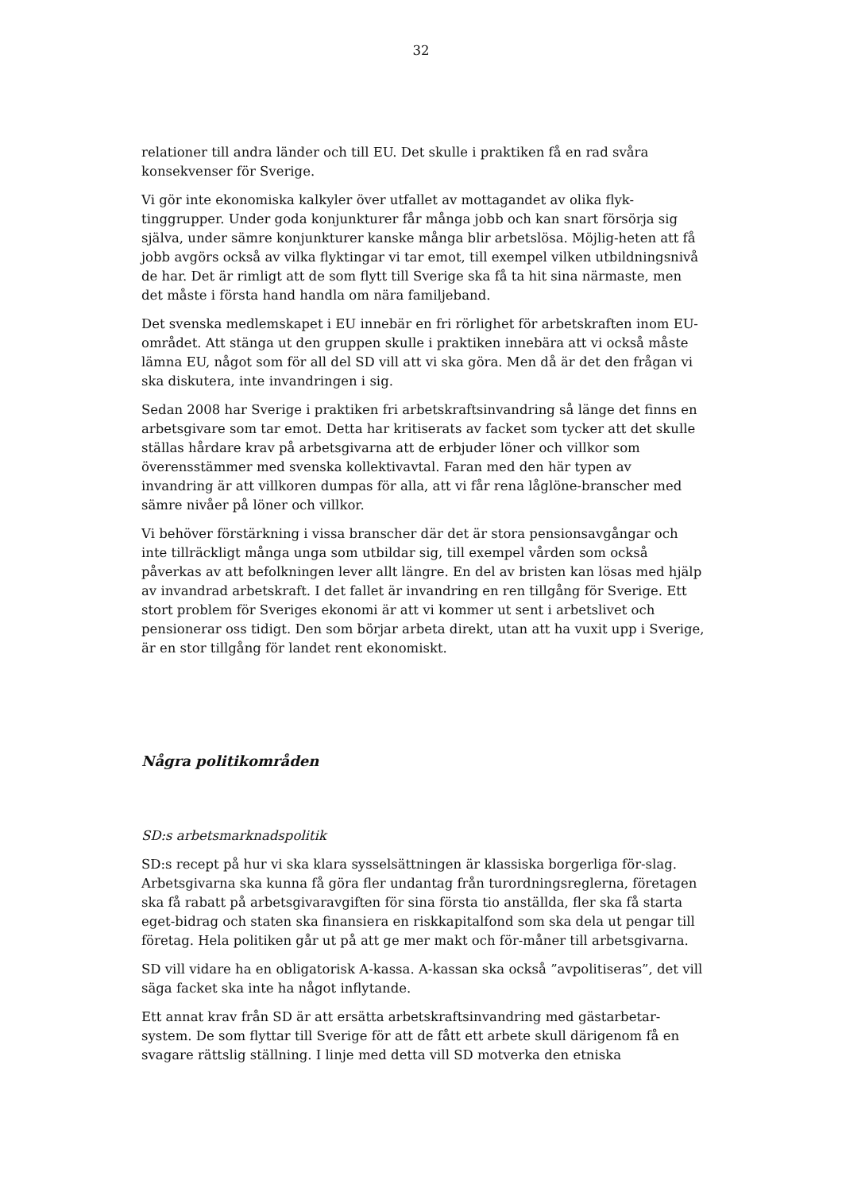32
relationer till andra länder och till EU. Det skulle i praktiken få en rad svåra konsekvenser för Sverige.
Vi gör inte ekonomiska kalkyler över utfallet av mottagandet av olika flyk-tinggrupper. Under goda konjunkturer får många jobb och kan snart försörja sig själva, under sämre konjunkturer kanske många blir arbetslösa. Möjlig-heten att få jobb avgörs också av vilka flyktingar vi tar emot, till exempel vilken utbildningsnivå de har. Det är rimligt att de som flytt till Sverige ska få ta hit sina närmaste, men det måste i första hand handla om nära familjeband.
Det svenska medlemskapet i EU innebär en fri rörlighet för arbetskraften inom EU-området. Att stänga ut den gruppen skulle i praktiken innebära att vi också måste lämna EU, något som för all del SD vill att vi ska göra. Men då är det den frågan vi ska diskutera, inte invandringen i sig.
Sedan 2008 har Sverige i praktiken fri arbetskraftsinvandring så länge det finns en arbetsgivare som tar emot. Detta har kritiserats av facket som tycker att det skulle ställas hårdare krav på arbetsgivarna att de erbjuder löner och villkor som överensstämmer med svenska kollektivavtal. Faran med den här typen av invandring är att villkoren dumpas för alla, att vi får rena låglöne-branscher med sämre nivåer på löner och villkor.
Vi behöver förstärkning i vissa branscher där det är stora pensionsavgångar och inte tillräckligt många unga som utbildar sig, till exempel vården som också påverkas av att befolkningen lever allt längre. En del av bristen kan lösas med hjälp av invandrad arbetskraft. I det fallet är invandring en ren tillgång för Sverige. Ett stort problem för Sveriges ekonomi är att vi kommer ut sent i arbetslivet och pensionerar oss tidigt. Den som börjar arbeta direkt, utan att ha vuxit upp i Sverige, är en stor tillgång för landet rent ekonomiskt.
Några politikområden
SD:s arbetsmarknadspolitik
SD:s recept på hur vi ska klara sysselsättningen är klassiska borgerliga för-slag. Arbetsgivarna ska kunna få göra fler undantag från turordningsreglerna, företagen ska få rabatt på arbetsgivaravgiften för sina första tio anställda, fler ska få starta eget-bidrag och staten ska finansiera en riskkapitalfond som ska dela ut pengar till företag. Hela politiken går ut på att ge mer makt och för-måner till arbetsgivarna.
SD vill vidare ha en obligatorisk A-kassa. A-kassan ska också ”avpolitiseras”, det vill säga facket ska inte ha något inflytande.
Ett annat krav från SD är att ersätta arbetskraftsinvandring med gästarbetar-system. De som flyttar till Sverige för att de fått ett arbete skull därigenom få en svagare rättslig ställning. I linje med detta vill SD motverka den etniska